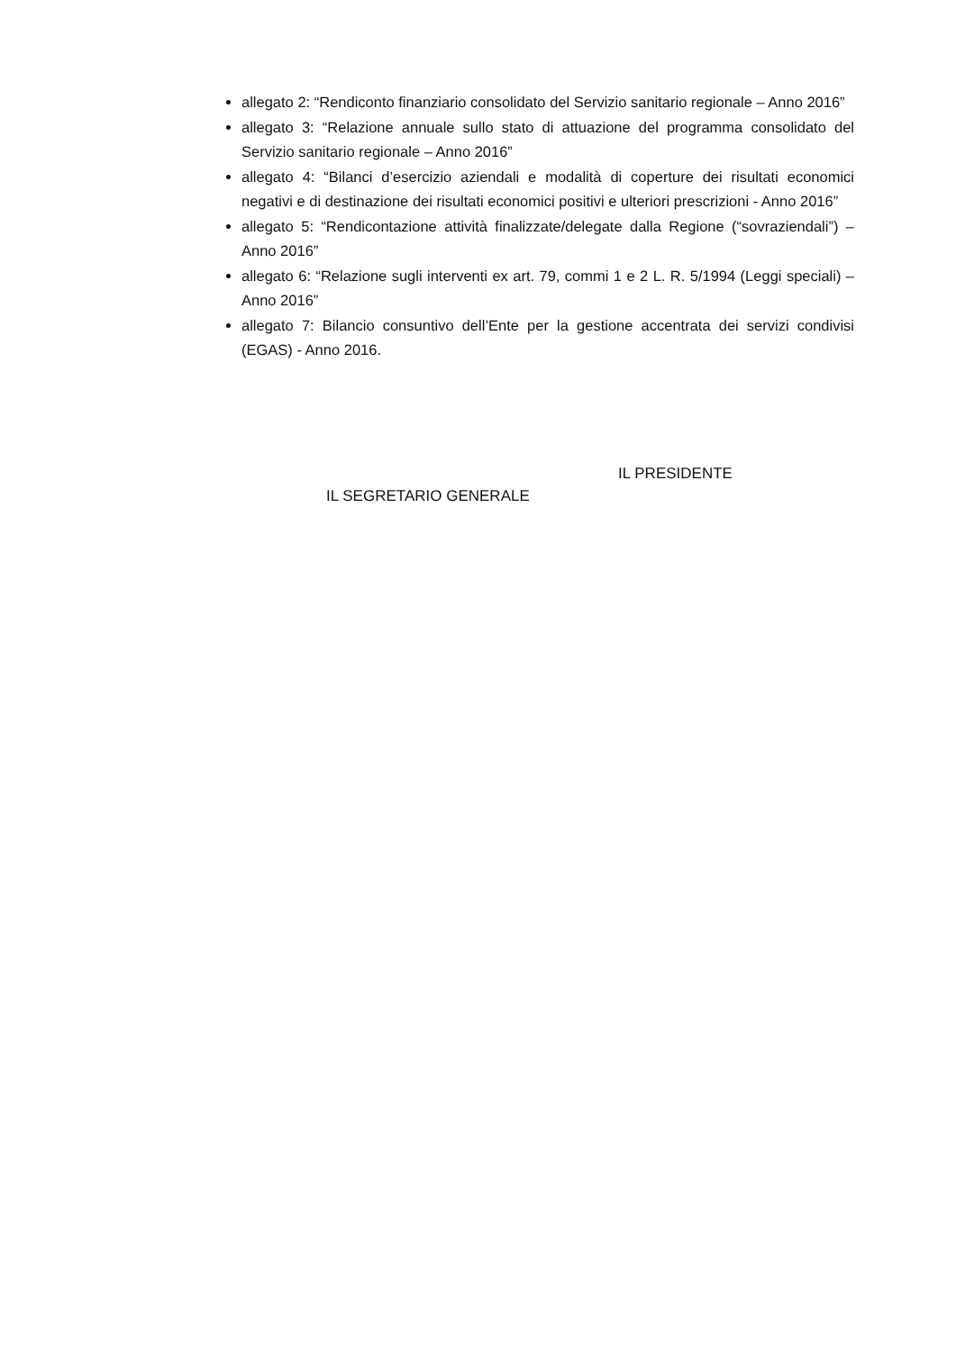allegato 2: “Rendiconto finanziario consolidato del Servizio sanitario regionale – Anno 2016”
allegato 3: “Relazione annuale sullo stato di attuazione del programma consolidato del Servizio sanitario regionale – Anno 2016”
allegato 4: “Bilanci d’esercizio aziendali e modalità di coperture dei risultati economici negativi e di destinazione dei risultati economici positivi e ulteriori prescrizioni - Anno 2016”
allegato 5: “Rendicontazione attività finalizzate/delegate dalla Regione (“sovraziendali”) – Anno 2016”
allegato 6: “Relazione sugli interventi ex art. 79, commi 1 e 2 L. R. 5/1994 (Leggi speciali) – Anno 2016”
allegato 7: Bilancio consuntivo dell’Ente per la gestione accentrata dei servizi condivisi (EGAS) - Anno 2016.
IL PRESIDENTE
IL SEGRETARIO GENERALE